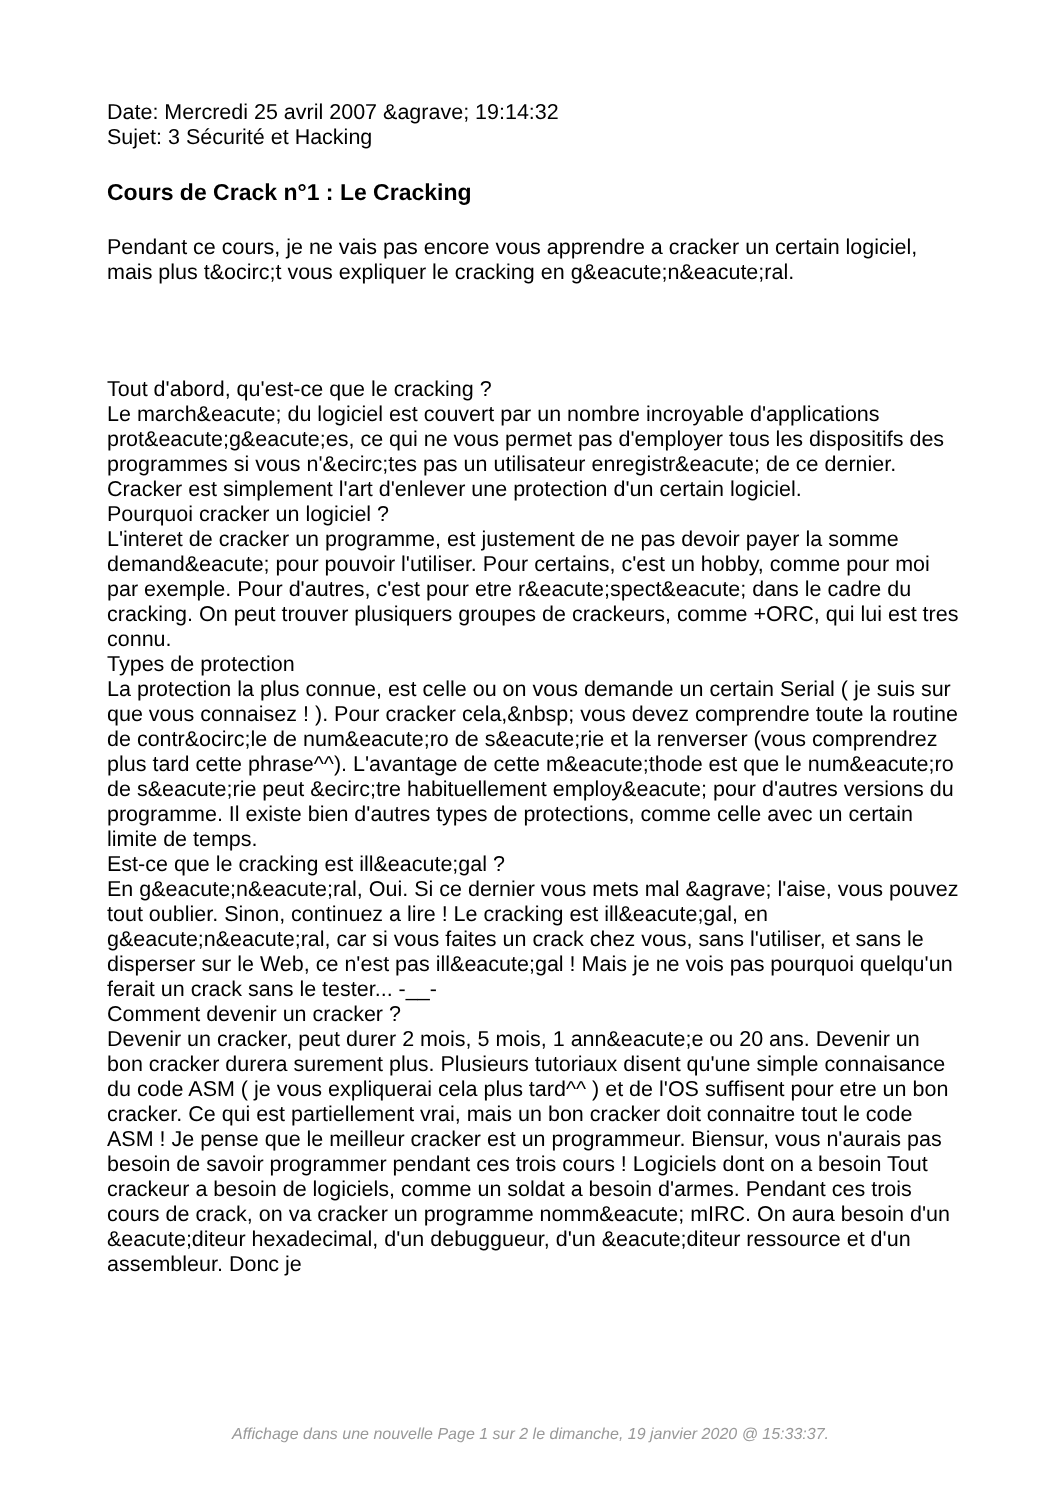Date: Mercredi 25 avril 2007 &agrave; 19:14:32
Sujet: 3 Sécurité et Hacking
Cours de Crack n°1 : Le Cracking
Pendant ce cours, je ne vais pas encore vous apprendre a cracker un certain logiciel, mais plus t&ocirc;t vous expliquer le cracking en g&eacute;n&eacute;ral.
Tout d'abord, qu'est-ce que le cracking ?
Le march&eacute; du logiciel est couvert par un nombre incroyable d'applications prot&eacute;g&eacute;es, ce qui ne vous permet pas d'employer tous les dispositifs des programmes si vous n'&ecirc;tes pas un utilisateur enregistr&eacute; de ce dernier. Cracker est simplement l'art d'enlever une protection d'un certain logiciel.
Pourquoi cracker un logiciel ?
L'interet de cracker un programme, est justement de ne pas devoir payer la somme demand&eacute; pour pouvoir l'utiliser. Pour certains, c'est un hobby, comme pour moi par exemple. Pour d'autres, c'est pour etre r&eacute;spect&eacute; dans le cadre du cracking. On peut trouver plusiquers groupes de crackeurs, comme +ORC, qui lui est tres connu.
Types de protection
La protection la plus connue, est celle ou on vous demande un certain Serial ( je suis sur que vous connaisez ! ). Pour cracker cela,&nbsp; vous devez comprendre toute la routine de contr&ocirc;le de num&eacute;ro de s&eacute;rie et la renverser (vous comprendrez plus tard cette phrase^^). L'avantage de cette m&eacute;thode est que le num&eacute;ro de s&eacute;rie peut &ecirc;tre habituellement employ&eacute; pour d'autres versions du programme. Il existe bien d'autres types de protections, comme celle avec un certain limite de temps.
Est-ce que le cracking est ill&eacute;gal ?
En g&eacute;n&eacute;ral, Oui. Si ce dernier vous mets mal &agrave; l'aise, vous pouvez tout oublier. Sinon, continuez a lire ! Le cracking est ill&eacute;gal, en g&eacute;n&eacute;ral, car si vous faites un crack chez vous, sans l'utiliser, et sans le disperser sur le Web, ce n'est pas ill&eacute;gal ! Mais je ne vois pas pourquoi quelqu'un ferait un crack sans le tester... -__-
Comment devenir un cracker ?
Devenir un cracker, peut durer 2 mois, 5 mois, 1 ann&eacute;e ou 20 ans. Devenir un bon cracker durera surement plus. Plusieurs tutoriaux disent qu'une simple connaisance du code ASM ( je vous expliquerai cela plus tard^^ ) et de l'OS suffisent pour etre un bon cracker. Ce qui est partiellement vrai, mais un bon cracker doit connaitre tout le code ASM ! Je pense que le meilleur cracker est un programmeur. Biensur, vous n'aurais pas besoin de savoir programmer pendant ces trois cours ! Logiciels dont on a besoin Tout crackeur a besoin de logiciels, comme un soldat a besoin d'armes. Pendant ces trois cours de crack, on va cracker un programme nomm&eacute; mIRC. On aura besoin d'un &eacute;diteur hexadecimal, d'un debuggueur, d'un &eacute;diteur ressource et d'un assembleur. Donc je
Affichage dans une nouvelle Page 1 sur 2 le dimanche, 19 janvier 2020 @ 15:33:37.